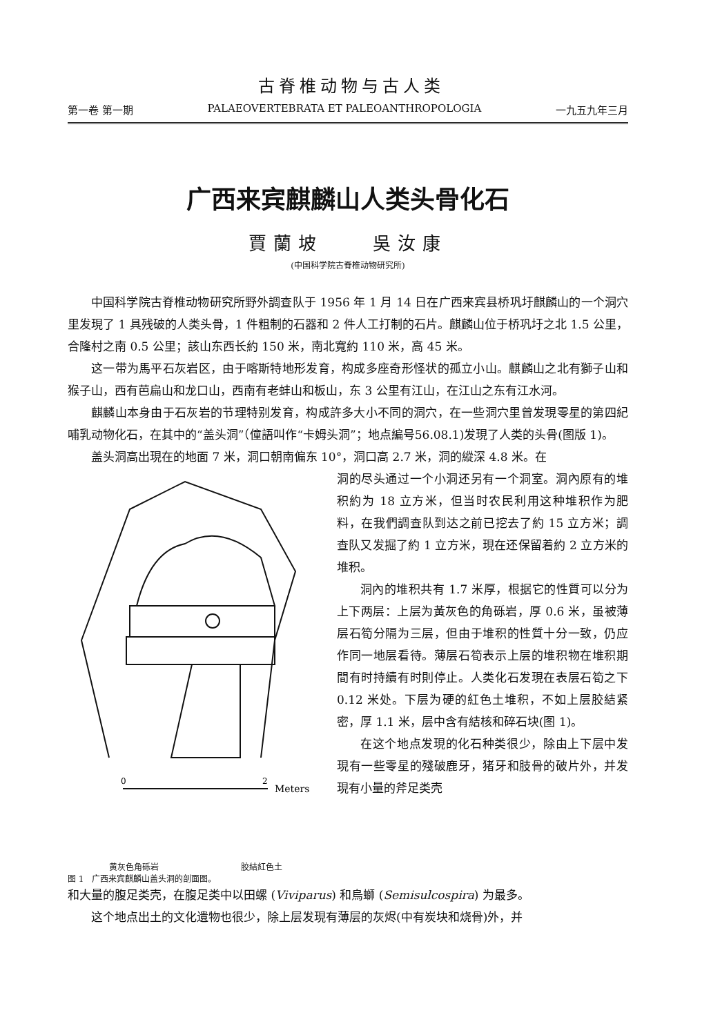古脊椎动物与古人类
第一卷 第一期 PALAEOVERTEBRATA ET PALEOANTHROPOLOGIA 一九五九年三月
广西来宾麒麟山人类头骨化石
賈蘭坡　　吳汝康
(中国科学院古脊椎动物研究所)
中国科学院古脊椎动物研究所野外調查队于 1956 年 1 月 14 日在广西来宾县桥巩圩麒麟山的一个洞穴里发現了 1 具残破的人类头骨，1 件粗制的石器和 2 件人工打制的石片。麒麟山位于桥巩圩之北 1.5 公里，合隆村之南 0.5 公里；該山东西长約 150 米，南北寬約 110 米，高 45 米。
这一带为馬平石灰岩区，由于喀斯特地形发育，构成多座奇形怪状的孤立小山。麒麟山之北有獅子山和猴子山，西有芭扁山和龙口山，西南有老蚌山和板山，东 3 公里有江山，在江山之东有江水河。
麒麟山本身由于石灰岩的节理特别发育，构成許多大小不同的洞穴，在一些洞穴里曾发現零星的第四紀哺乳动物化石，在其中的“盖头洞”（僮語叫作“卡姆头洞”；地点編号56.08.1)发現了人类的头骨(图版 1)。
盖头洞高出現在的地面 7 米，洞口朝南偏东 10°，洞口高 2.7 米，洞的縱深 4.8 米。在
0
2
Meters
黄灰色角砾岩 胶結紅色土
图 1　广西来宾麒麟山盖头洞的剖面图。
洞的尽头通过一个小洞还另有一个洞室。洞內原有的堆积約为 18 立方米，但当时农民利用这种堆积作为肥料，在我們調查队到达之前已挖去了約 15 立方米；調查队又发掘了約 1 立方米，現在还保留着約 2 立方米的堆积。
洞內的堆积共有 1.7 米厚，根据它的性質可以分为上下两层：上层为黃灰色的角砾岩，厚 0.6 米，虽被薄层石筍分隔为三层，但由于堆积的性質十分一致，仍应作同一地层看待。薄层石筍表示上层的堆积物在堆积期間有时持續有时則停止。人类化石发現在表层石筍之下 0.12 米处。下层为硬的紅色土堆积，不如上层胶結紧密，厚 1.1 米，层中含有結核和碎石块(图 1)。
在这个地点发現的化石种类很少，除由上下层中发現有一些零星的殘破鹿牙，猪牙和肢骨的破片外，并发現有小量的斧足类壳
和大量的腹足类壳，在腹足类中以田螺 (Viviparus) 和烏螄 (Semisulcospira) 为最多。
这个地点出土的文化遺物也很少，除上层发現有薄层的灰烬(中有炭块和烧骨)外，并